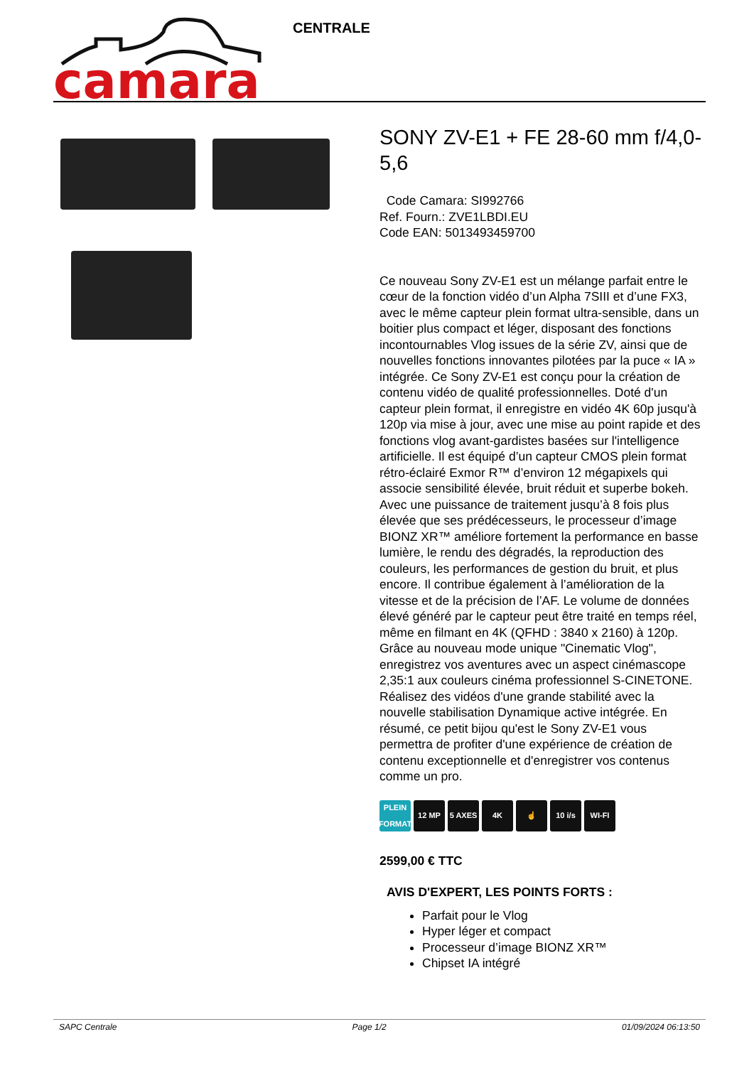camara
CENTRALE
SONY ZV-E1 + FE 28-60 mm f/4,0-5,6
Code Camara: SI992766
Ref. Fourn.: ZVE1LBDI.EU
Code EAN: 5013493459700
Ce nouveau Sony ZV-E1 est un mélange parfait entre le cœur de la fonction vidéo d’un Alpha 7SIII et d’une FX3, avec le même capteur plein format ultra-sensible, dans un boitier plus compact et léger, disposant des fonctions incontournables Vlog issues de la série ZV, ainsi que de nouvelles fonctions innovantes pilotées par la puce « IA » intégrée. Ce Sony ZV-E1 est conçu pour la création de contenu vidéo de qualité professionnelles. Doté d'un capteur plein format, il enregistre en vidéo 4K 60p jusqu'à 120p via mise à jour, avec une mise au point rapide et des fonctions vlog avant-gardistes basées sur l'intelligence artificielle. Il est équipé d’un capteur CMOS plein format rétro-éclairé Exmor R™ d’environ 12 mégapixels qui associe sensibilité élevée, bruit réduit et superbe bokeh. Avec une puissance de traitement jusqu’à 8 fois plus élevée que ses prédécesseurs, le processeur d’image BIONZ XR™ améliore fortement la performance en basse lumière, le rendu des dégradés, la reproduction des couleurs, les performances de gestion du bruit, et plus encore. Il contribue également à l’amélioration de la vitesse et de la précision de l’AF. Le volume de données élevé généré par le capteur peut être traité en temps réel, même en filmant en 4K (QFHD : 3840 x 2160) à 120p. Grâce au nouveau mode unique "Cinematic Vlog", enregistrez vos aventures avec un aspect cinémascope 2,35:1 aux couleurs cinéma professionnel S-CINETONE. Réalisez des vidéos d'une grande stabilité avec la nouvelle stabilisation Dynamique active intégrée. En résumé, ce petit bijou qu'est le Sony ZV-E1 vous permettra de profiter d'une expérience de création de contenu exceptionnelle et d'enregistrer vos contenus comme un pro.
PLEIN FORMAT
12 MP 5 AXES 4K ☝ 10 i/s WI-FI
2599,00 € TTC
AVIS D'EXPERT, LES POINTS FORTS :
Parfait pour le Vlog
Hyper léger et compact
Processeur d’image BIONZ XR™
Chipset IA intégré
SAPC Centrale Page 1/2 01/09/2024 06:13:50